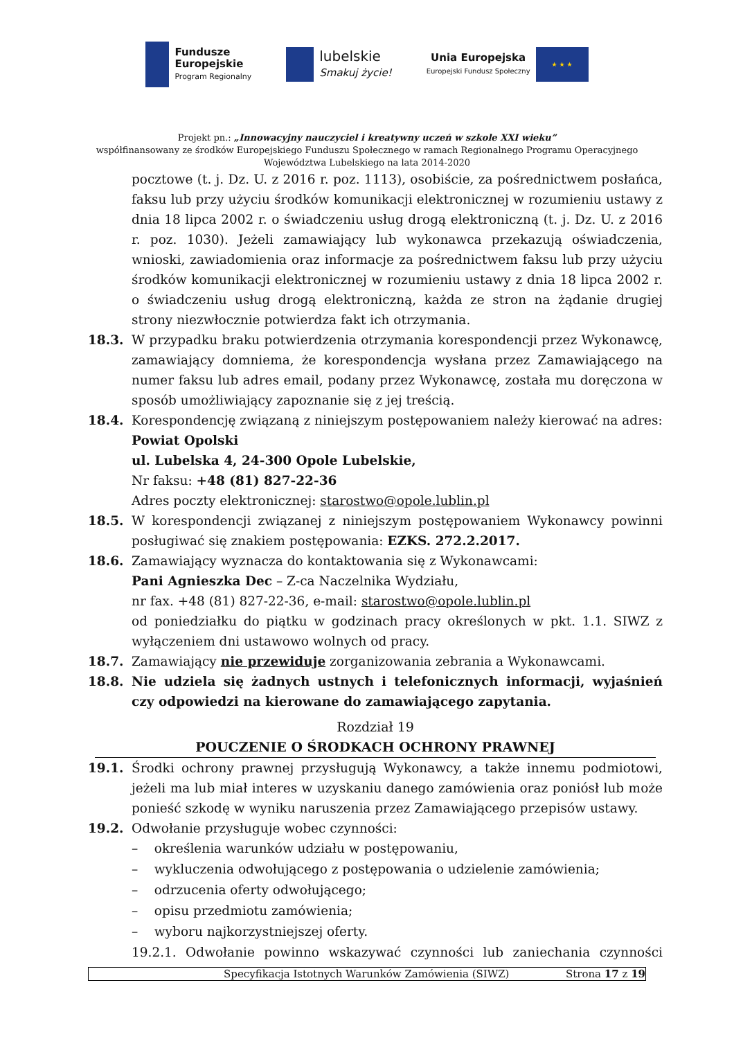Fundusze
Europejskie
Program Regionalny
lubelskie
Smakuj życie!
Unia Europejska
Europejski Fundusz Społeczny
★ ★ ★
Projekt pn.: „Innowacyjny nauczyciel i kreatywny uczeń w szkole XXI wieku”
współfinansowany ze środków Europejskiego Funduszu Społecznego w ramach Regionalnego Programu Operacyjnego
Województwa Lubelskiego na lata 2014-2020
pocztowe (t. j. Dz. U. z 2016 r. poz. 1113), osobiście, za pośrednictwem posłańca, faksu lub przy użyciu środków komunikacji elektronicznej w rozumieniu ustawy z dnia 18 lipca 2002 r. o świadczeniu usług drogą elektroniczną (t. j. Dz. U. z 2016 r. poz. 1030). Jeżeli zamawiający lub wykonawca przekazują oświadczenia, wnioski, zawiadomienia oraz informacje za pośrednictwem faksu lub przy użyciu środków komunikacji elektronicznej w rozumieniu ustawy z dnia 18 lipca 2002 r. o świadczeniu usług drogą elektroniczną, każda ze stron na żądanie drugiej strony niezwłocznie potwierdza fakt ich otrzymania.
18.3. W przypadku braku potwierdzenia otrzymania korespondencji przez Wykonawcę, zamawiający domniema, że korespondencja wysłana przez Zamawiającego na numer faksu lub adres email, podany przez Wykonawcę, została mu doręczona w sposób umożliwiający zapoznanie się z jej treścią.
18.4. Korespondencję związaną z niniejszym postępowaniem należy kierować na adres:
Powiat Opolski
ul. Lubelska 4, 24-300 Opole Lubelskie,
Nr faksu: +48 (81) 827-22-36
Adres poczty elektronicznej: starostwo@opole.lublin.pl
18.5. W korespondencji związanej z niniejszym postępowaniem Wykonawcy powinni posługiwać się znakiem postępowania: EZKS. 272.2.2017.
18.6. Zamawiający wyznacza do kontaktowania się z Wykonawcami:
Pani Agnieszka Dec – Z-ca Naczelnika Wydziału,
nr fax. +48 (81) 827-22-36, e-mail: starostwo@opole.lublin.pl
od poniedziałku do piątku w godzinach pracy określonych w pkt. 1.1. SIWZ z wyłączeniem dni ustawowo wolnych od pracy.
18.7. Zamawiający nie przewiduje zorganizowania zebrania a Wykonawcami.
18.8. Nie udziela się żadnych ustnych i telefonicznych informacji, wyjaśnień czy odpowiedzi na kierowane do zamawiającego zapytania.
Rozdział 19
POUCZENIE O ŚRODKACH OCHRONY PRAWNEJ
19.1. Środki ochrony prawnej przysługują Wykonawcy, a także innemu podmiotowi, jeżeli ma lub miał interes w uzyskaniu danego zamówienia oraz poniósł lub może ponieść szkodę w wyniku naruszenia przez Zamawiającego przepisów ustawy.
19.2. Odwołanie przysługuje wobec czynności:
– określenia warunków udziału w postępowaniu,
– wykluczenia odwołującego z postępowania o udzielenie zamówienia;
– odrzucenia oferty odwołującego;
– opisu przedmiotu zamówienia;
– wyboru najkorzystniejszej oferty.
19.2.1. Odwołanie powinno wskazywać czynności lub zaniechania czynności
Specyfikacja Istotnych Warunków Zamówienia (SIWZ) Strona 17 z 19